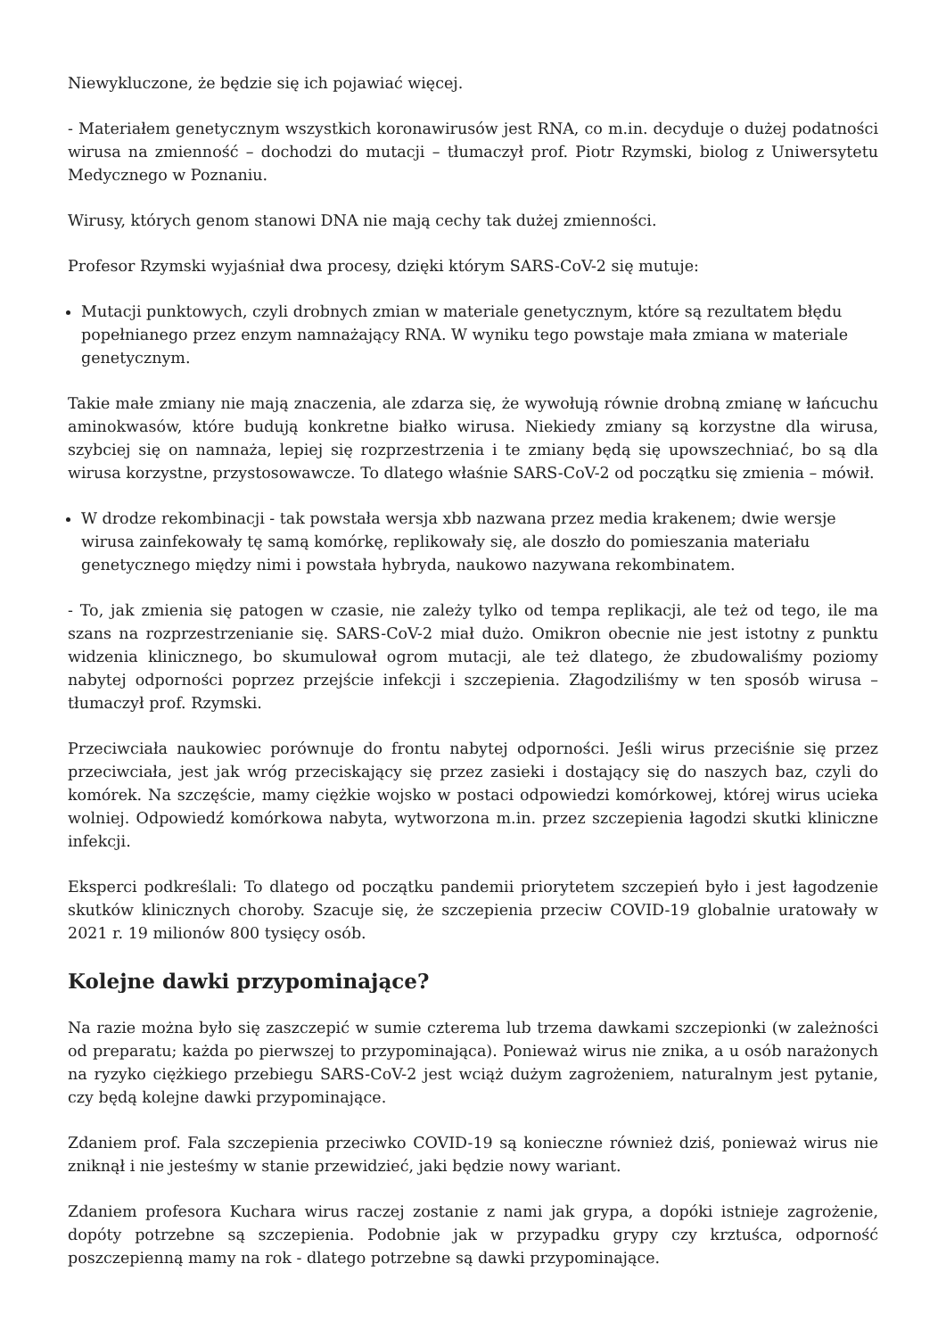Niewykluczone, że będzie się ich pojawiać więcej.
- Materiałem genetycznym wszystkich koronawirusów jest RNA, co m.in. decyduje o dużej podatności wirusa na zmienność – dochodzi do mutacji – tłumaczył prof. Piotr Rzymski, biolog z Uniwersytetu Medycznego w Poznaniu.
Wirusy, których genom stanowi DNA nie mają cechy tak dużej zmienności.
Profesor Rzymski wyjaśniał dwa procesy, dzięki którym SARS-CoV-2 się mutuje:
Mutacji punktowych, czyli drobnych zmian w materiale genetycznym, które są rezultatem błędu popełnianego przez enzym namnażający RNA. W wyniku tego powstaje mała zmiana w materiale genetycznym.
Takie małe zmiany nie mają znaczenia, ale zdarza się, że wywołują równie drobną zmianę w łańcuchu aminokwasów, które budują konkretne białko wirusa. Niekiedy zmiany są korzystne dla wirusa, szybciej się on namnaża, lepiej się rozprzestrzenia i te zmiany będą się upowszechniać, bo są dla wirusa korzystne, przystosowawcze. To dlatego właśnie SARS-CoV-2 od początku się zmienia – mówił.
W drodze rekombinacji - tak powstała wersja xbb nazwana przez media krakenem; dwie wersje wirusa zainfekowały tę samą komórkę, replikowały się, ale doszło do pomieszania materiału genetycznego między nimi i powstała hybryda, naukowo nazywana rekombinatem.
- To, jak zmienia się patogen w czasie, nie zależy tylko od tempa replikacji, ale też od tego, ile ma szans na rozprzestrzenianie się. SARS-CoV-2 miał dużo. Omikron obecnie nie jest istotny z punktu widzenia klinicznego, bo skumulował ogrom mutacji, ale też dlatego, że zbudowaliśmy poziomy nabytej odporności poprzez przejście infekcji i szczepienia. Złagodziliśmy w ten sposób wirusa – tłumaczył prof. Rzymski.
Przeciwciała naukowiec porównuje do frontu nabytej odporności. Jeśli wirus przeciśnie się przez przeciwciała, jest jak wróg przeciskający się przez zasieki i dostający się do naszych baz, czyli do komórek. Na szczęście, mamy ciężkie wojsko w postaci odpowiedzi komórkowej, której wirus ucieka wolniej. Odpowiedź komórkowa nabyta, wytworzona m.in. przez szczepienia łagodzi skutki kliniczne infekcji.
Eksperci podkreślali: To dlatego od początku pandemii priorytetem szczepień było i jest łagodzenie skutków klinicznych choroby. Szacuje się, że szczepienia przeciw COVID-19 globalnie uratowały w 2021 r. 19 milionów 800 tysięcy osób.
Kolejne dawki przypominające?
Na razie można było się zaszczepić w sumie czterema lub trzema dawkami szczepionki (w zależności od preparatu; każda po pierwszej to przypominająca). Ponieważ wirus nie znika, a u osób narażonych na ryzyko ciężkiego przebiegu SARS-CoV-2 jest wciąż dużym zagrożeniem, naturalnym jest pytanie, czy będą kolejne dawki przypominające.
Zdaniem prof. Fala szczepienia przeciwko COVID-19 są konieczne również dziś, ponieważ wirus nie zniknął i nie jesteśmy w stanie przewidzieć, jaki będzie nowy wariant.
Zdaniem profesora Kuchara wirus raczej zostanie z nami jak grypa, a dopóki istnieje zagrożenie, dopóty potrzebne są szczepienia. Podobnie jak w przypadku grypy czy krztuśca, odporność poszczepienną mamy na rok - dlatego potrzebne są dawki przypominające.